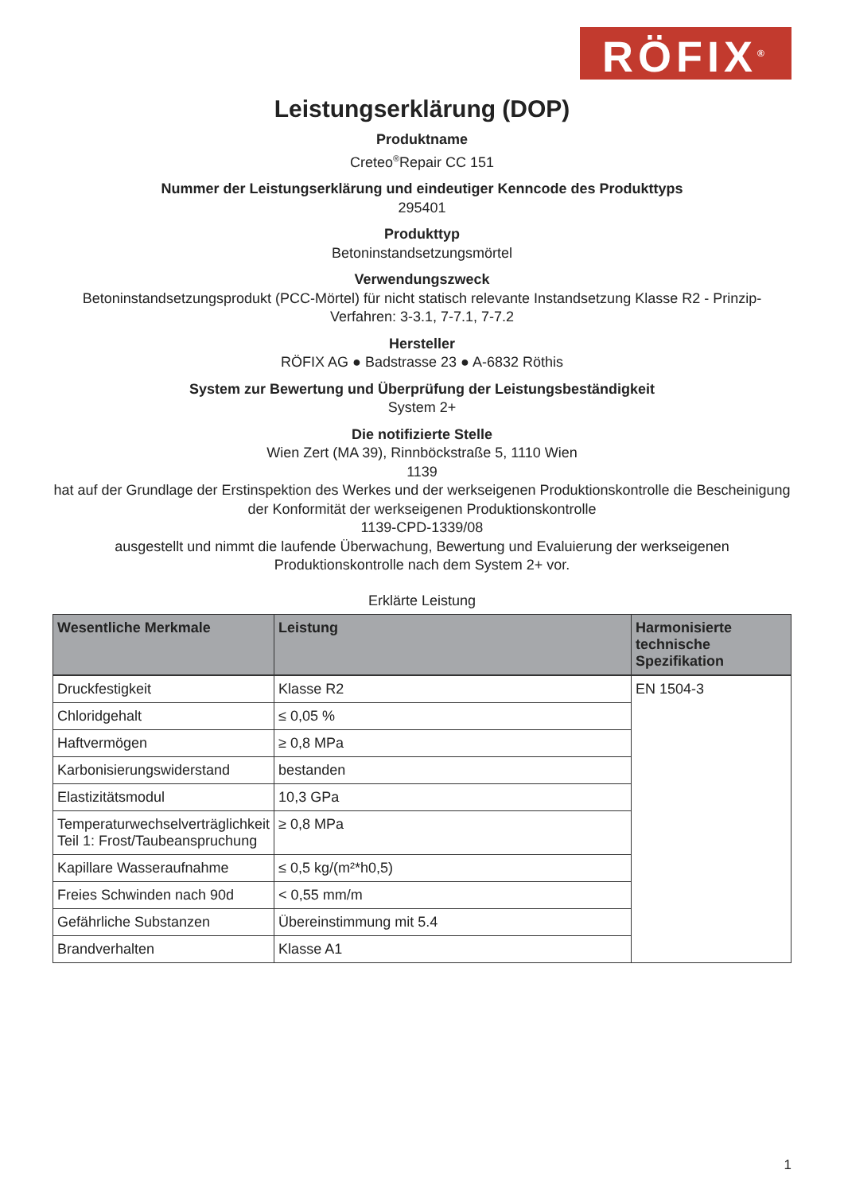RÖFIX<sup>®</sup>
Leistungserklärung (DOP)
Produktname
Creteo<sup>®</sup>Repair CC 151
Nummer der Leistungserklärung und eindeutiger Kenncode des Produkttyps
295401
Produkttyp
Betoninstandsetzungsmörtel
Verwendungszweck
Betoninstandsetzungsprodukt (PCC-Mörtel) für nicht statisch relevante Instandsetzung Klasse R2 - Prinzip-Verfahren: 3-3.1, 7-7.1, 7-7.2
Hersteller
RÖFIX AG ● Badstrasse 23 ● A-6832 Röthis
System zur Bewertung und Überprüfung der Leistungsbeständigkeit
System 2+
Die notifizierte Stelle
Wien Zert (MA 39), Rinnböckstraße 5, 1110 Wien
1139
hat auf der Grundlage der Erstinspektion des Werkes und der werkseigenen Produktionskontrolle die Bescheinigung der Konformität der werkseigenen Produktionskontrolle
1139-CPD-1339/08
ausgestellt und nimmt die laufende Überwachung, Bewertung und Evaluierung der werkseigenen Produktionskontrolle nach dem System 2+ vor.
Erklärte Leistung
| Wesentliche Merkmale | Leistung | Harmonisierte technische Spezifikation |
| --- | --- | --- |
| Druckfestigkeit | Klasse R2 | EN 1504-3 |
| Chloridgehalt | ≤ 0,05 % | |
| Haftvermögen | ≥ 0,8 MPa | |
| Karbonisierungswiderstand | bestanden | |
| Elastizitätsmodul | 10,3 GPa | |
| Temperaturwechselverträglichkeit Teil 1: Frost/Taubeanspruchung | ≥ 0,8 MPa | |
| Kapillare Wasseraufnahme | ≤ 0,5 kg/(m²*h0,5) | |
| Freies Schwinden nach 90d | < 0,55 mm/m | |
| Gefährliche Substanzen | Übereinstimmung mit 5.4 | |
| Brandverhalten | Klasse A1 | |
1